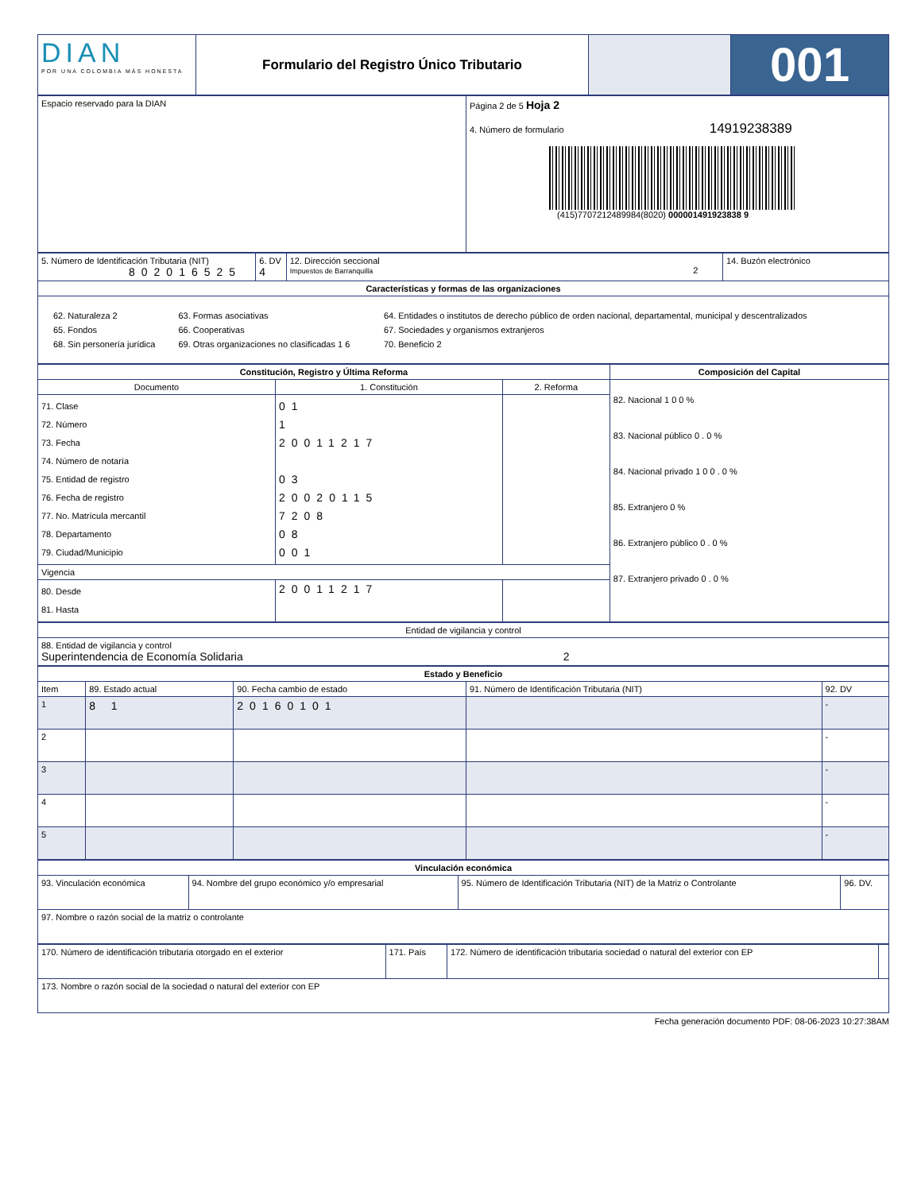| DIAN POR UNA COLOMBIA MÁS HONESTA | Formulario del Registro Único Tributario | | 001 |
| Espacio reservado para la DIAN | Página 2 de 5 Hoja 2 4. Número de formulario 14919238389 (415)7707212489984(8020) 000001491923838 9 |
| 5. Número de Identificación Tributaria (NIT) 802016525 | 6. DV 4 | 12. Dirección seccional Impuestos de Barranquilla 2 | 14. Buzón electrónico |
| Características y formas de las organizaciones | | | |
| / 62. Naturaleza 2 / 63. Formas asociativas / 64. Entidades o institutos de derecho público de orden nacional, departamental, municipal y descentralizados / / 65. Fondos / 66. Cooperativas / 67. Sociedades y organismos extranjeros / / 68. Sin personería jurídica / 69. Otras organizaciones no clasificadas 1 6 / 70. Beneficio 2 / | | | |
| Constitución, Registro y Última Reforma | | | Composición del Capital |
| --- | --- | --- | --- |
| Documento | 1. Constitución | 2. Reforma | 82. Nacional 1 0 0 % 83. Nacional público 0 . 0 % 84. Nacional privado 1 0 0 . 0 % 85. Extranjero 0 % 86. Extranjero público 0 . 0 % 87. Extranjero privado 0 . 0 % |
| 71. Clase 72. Número 73. Fecha 74. Número de notaría 75. Entidad de registro 76. Fecha de registro 77. No. Matrícula mercantil 78. Departamento 79. Ciudad/Municipio | 01 1 20011217 03 20020115 7208 08 001 | | |
| Vigencia | | | |
| 80. Desde 81. Hasta | 20011217 | | |
| Entidad de vigilancia y control |
| 88. Entidad de vigilancia y control Superintendencia de Economía Solidaria 2 |
| Estado y Beneficio | | | | |
| --- | --- | --- | --- | --- |
| Item | 89. Estado actual | 90. Fecha cambio de estado | 91. Número de Identificación Tributaria (NIT) | 92. DV |
| 1 | 8 1 | 20160101 | | - |
| 2 | | | | - |
| 3 | | | | - |
| 4 | | | | - |
| 5 | | | | - |
| Vinculación económica | | | |
| --- | --- | --- | --- |
| 93. Vinculación económica | 94. Nombre del grupo económico y/o empresarial | 95. Número de Identificación Tributaria (NIT) de la Matriz o Controlante | 96. DV. |
| 97. Nombre o razón social de la matriz o controlante | | | |
| 170. Número de identificación tributaria otorgado en el exterior | 171. País | 172. Número de identificación tributaria sociedad o natural del exterior con EP | |
| 173. Nombre o razón social de la sociedad o natural del exterior con EP | | | |
Fecha generación documento PDF: 08-06-2023 10:27:38AM